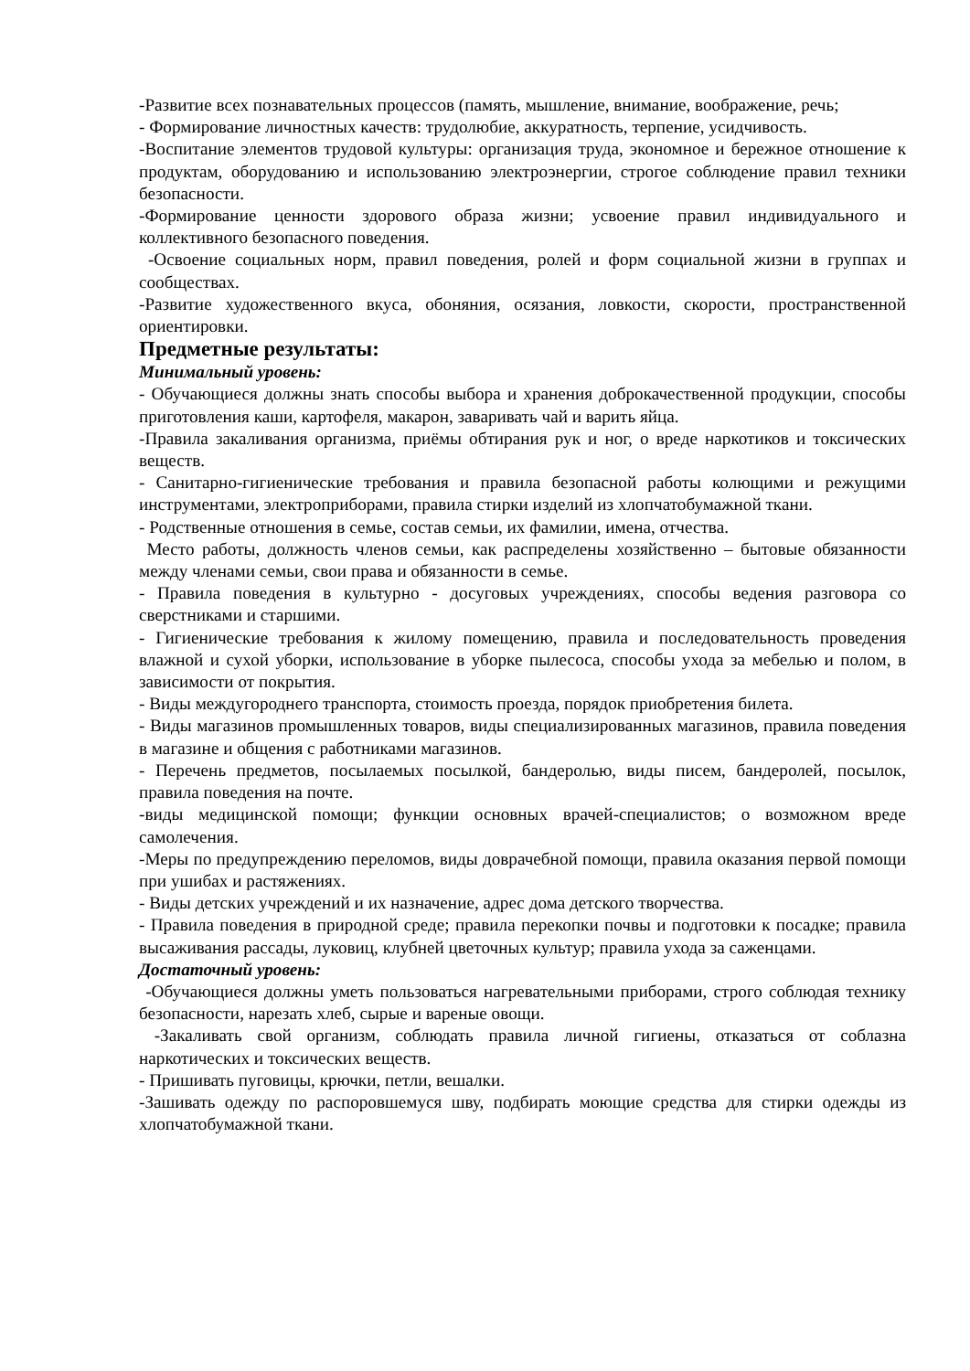-Развитие всех познавательных процессов (память, мышление, внимание, воображение, речь;
- Формирование личностных качеств: трудолюбие, аккуратность, терпение, усидчивость.
-Воспитание элементов трудовой культуры: организация труда, экономное и бережное отношение к продуктам, оборудованию и использованию электроэнергии, строгое соблюдение правил техники безопасности.
-Формирование ценности здорового образа жизни; усвоение правил индивидуального и коллективного безопасного поведения.
-Освоение социальных норм, правил поведения, ролей и форм социальной жизни в группах и сообществах.
-Развитие художественного вкуса, обоняния, осязания, ловкости, скорости, пространственной ориентировки.
Предметные результаты:
Минимальный уровень:
- Обучающиеся должны знать способы выбора и хранения доброкачественной продукции, способы приготовления каши, картофеля, макарон, заваривать чай и варить яйца.
-Правила закаливания организма, приёмы обтирания рук и ног, о вреде наркотиков и токсических веществ.
- Санитарно-гигиенические требования и правила безопасной работы колющими и режущими инструментами, электроприборами, правила стирки изделий из хлопчатобумажной ткани.
- Родственные отношения в семье, состав семьи, их фамилии, имена, отчества.
Место работы, должность членов семьи, как распределены хозяйственно – бытовые обязанности между членами семьи, свои права и обязанности в семье.
- Правила поведения в культурно - досуговых учреждениях, способы ведения разговора со сверстниками и старшими.
- Гигиенические требования к жилому помещению, правила и последовательность проведения влажной и сухой уборки, использование в уборке пылесоса, способы ухода за мебелью и полом, в зависимости от покрытия.
- Виды междугороднего транспорта, стоимость проезда, порядок приобретения билета.
- Виды магазинов промышленных товаров, виды специализированных магазинов, правила поведения в магазине и общения с работниками магазинов.
- Перечень предметов, посылаемых посылкой, бандеролью, виды писем, бандеролей, посылок, правила поведения на почте.
-виды медицинской помощи; функции основных врачей-специалистов; о возможном вреде самолечения.
-Меры по предупреждению переломов, виды доврачебной помощи, правила оказания первой помощи при ушибах и растяжениях.
- Виды детских учреждений и их назначение, адрес дома детского творчества.
- Правила поведения в природной среде; правила перекопки почвы и подготовки к посадке; правила высаживания рассады, луковиц, клубней цветочных культур; правила ухода за саженцами.
Достаточный уровень:
-Обучающиеся должны уметь пользоваться нагревательными приборами, строго соблюдая технику безопасности, нарезать хлеб, сырые и вареные овощи.
-Закаливать свой организм, соблюдать правила личной гигиены, отказаться от соблазна наркотических и токсических веществ.
- Пришивать пуговицы, крючки, петли, вешалки.
-Зашивать одежду по распоровшемуся шву, подбирать моющие средства для стирки одежды из хлопчатобумажной ткани.